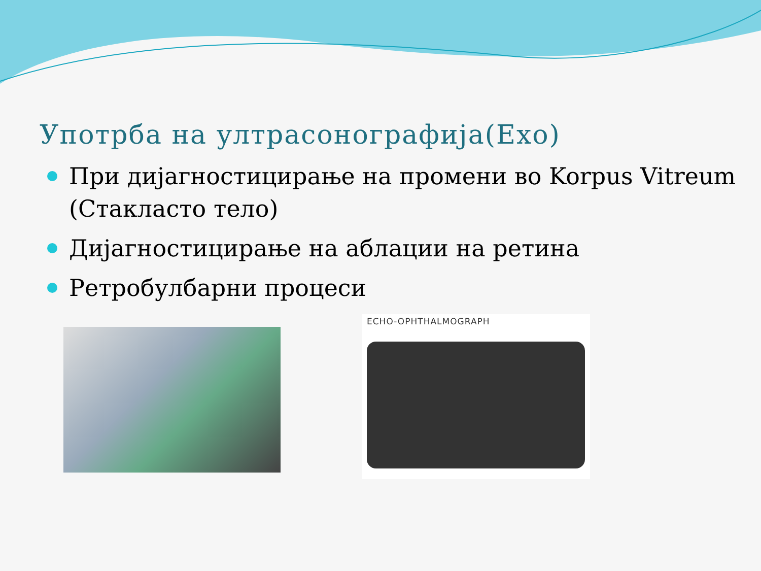Употрба на ултрасонографија(Exo)
При дијагностицирање на промени во Korpus Vitreum (Стакласто тело)
Дијагностицирање на аблации на ретина
Ретробулбарни процеси
ECHO-OPHTHALMOGRAPH